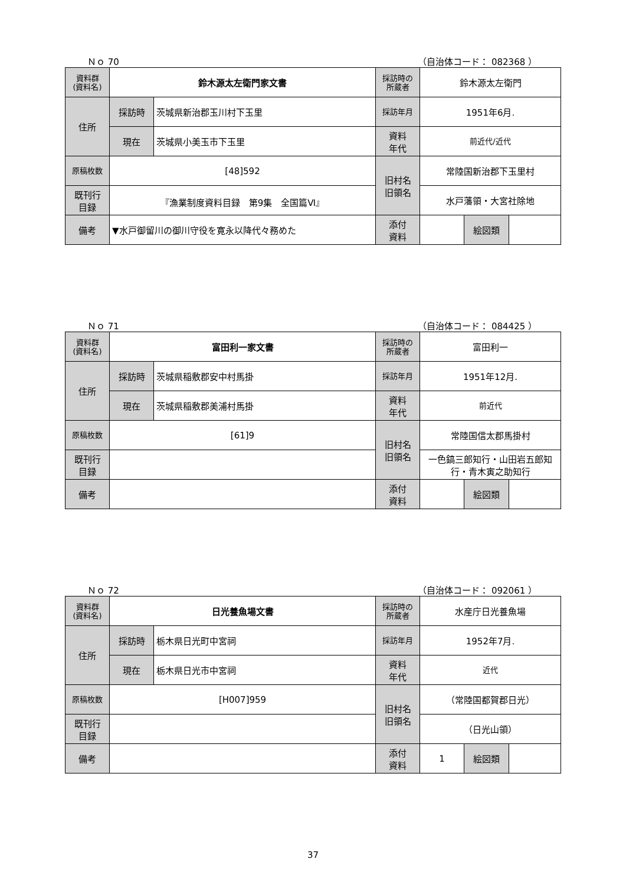Ｎｏ 70 （自治体コード： 082368 ）
| 資料群 (資料名) | 鈴木源太左衛門家文書 | | 採訪時の 所蔵者 | 鈴木源太左衛門 | | |
| 住所 | 採訪時 | 茨城県新治郡玉川村下玉里 | 採訪年月 | 1951年6月. | | |
| | 現在 | 茨城県小美玉市下玉里 | 資料 年代 | 前近代/近代 | | |
| 原稿枚数 | [48]592 | | 旧村名 旧領名 | 常陸国新治郡下玉里村 | | |
| 既刊行 目録 | 『漁業制度資料目録 第9集 全国篇Ⅵ』 | | | 水戸藩領・大宮社除地 | | |
| 備考 | ▼水戸御留川の御川守役を寛永以降代々務めた | | | | | |
| | | | 添付 資料 | | 絵図類 | |
Ｎｏ 71 （自治体コード： 084425 ）
| 資料群 (資料名) | 富田利一家文書 | | 採訪時の 所蔵者 | 富田利一 | | |
| 住所 | 採訪時 | 茨城県稲敷郡安中村馬掛 | 採訪年月 | 1951年12月. | | |
| | 現在 | 茨城県稲敷郡美浦村馬掛 | 資料 年代 | 前近代 | | |
| 原稿枚数 | [61]9 | | 旧村名 旧領名 | 常陸国信太郡馬掛村 | | |
| 既刊行 目録 | | | | 一色鎬三郎知行・山田岩五郎知行・青木寅之助知行 | | |
| 備考 | | | | | | |
| | | | 添付 資料 | | 絵図類 | |
Ｎｏ 72 （自治体コード： 092061 ）
| 資料群 (資料名) | 日光養魚場文書 | | 採訪時の 所蔵者 | 水産庁日光養魚場 | | |
| 住所 | 採訪時 | 栃木県日光町中宮祠 | 採訪年月 | 1952年7月. | | |
| | 現在 | 栃木県日光市中宮祠 | 資料 年代 | 近代 | | |
| 原稿枚数 | [H007]959 | | 旧村名 旧領名 | （常陸国都賀郡日光） | | |
| 既刊行 目録 | | | | （日光山領） | | |
| 備考 | | | | | | |
| | | | 添付 資料 | 1 | 絵図類 | |
37